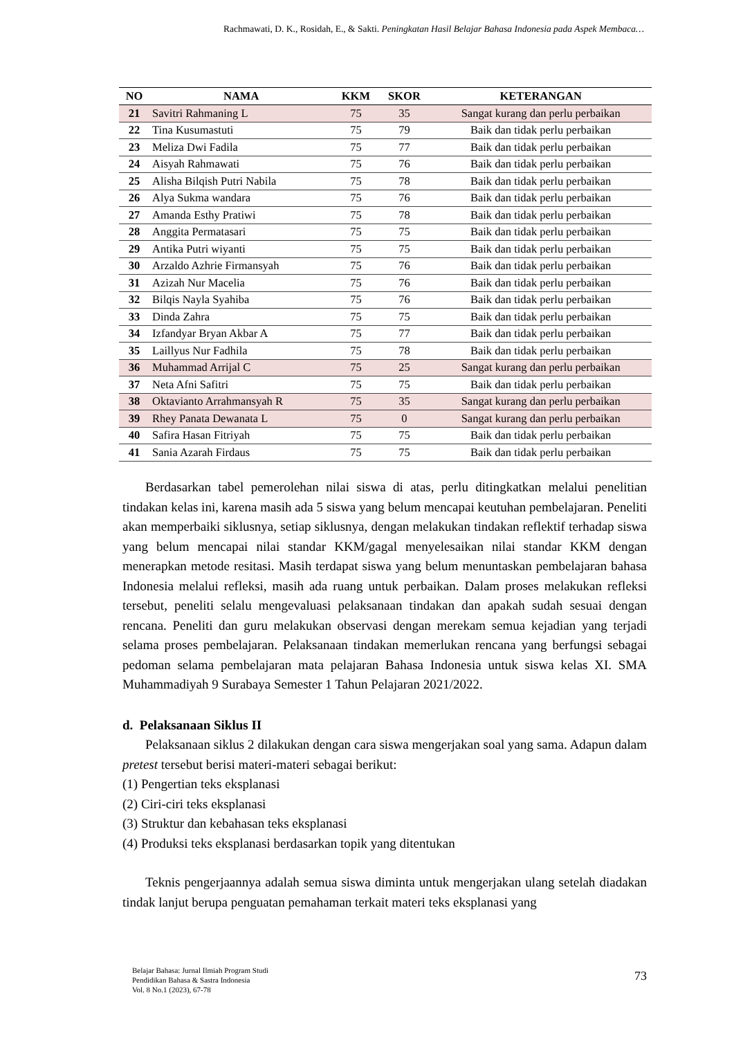Rachmawati, D. K., Rosidah, E., & Sakti. Peningkatan Hasil Belajar Bahasa Indonesia pada Aspek Membaca…
| NO | NAMA | KKM | SKOR | KETERANGAN |
| --- | --- | --- | --- | --- |
| 21 | Savitri Rahmaning L | 75 | 35 | Sangat kurang dan perlu perbaikan |
| 22 | Tina Kusumastuti | 75 | 79 | Baik dan tidak perlu perbaikan |
| 23 | Meliza Dwi Fadila | 75 | 77 | Baik dan tidak perlu perbaikan |
| 24 | Aisyah Rahmawati | 75 | 76 | Baik dan tidak perlu perbaikan |
| 25 | Alisha Bilqish Putri Nabila | 75 | 78 | Baik dan tidak perlu perbaikan |
| 26 | Alya Sukma wandara | 75 | 76 | Baik dan tidak perlu perbaikan |
| 27 | Amanda Esthy Pratiwi | 75 | 78 | Baik dan tidak perlu perbaikan |
| 28 | Anggita Permatasari | 75 | 75 | Baik dan tidak perlu perbaikan |
| 29 | Antika Putri wiyanti | 75 | 75 | Baik dan tidak perlu perbaikan |
| 30 | Arzaldo Azhrie Firmansyah | 75 | 76 | Baik dan tidak perlu perbaikan |
| 31 | Azizah Nur Macelia | 75 | 76 | Baik dan tidak perlu perbaikan |
| 32 | Bilqis Nayla Syahiba | 75 | 76 | Baik dan tidak perlu perbaikan |
| 33 | Dinda Zahra | 75 | 75 | Baik dan tidak perlu perbaikan |
| 34 | Izfandyar Bryan Akbar A | 75 | 77 | Baik dan tidak perlu perbaikan |
| 35 | Laillyus Nur Fadhila | 75 | 78 | Baik dan tidak perlu perbaikan |
| 36 | Muhammad Arrijal C | 75 | 25 | Sangat kurang dan perlu perbaikan |
| 37 | Neta Afni Safitri | 75 | 75 | Baik dan tidak perlu perbaikan |
| 38 | Oktavianto Arrahmansyah R | 75 | 35 | Sangat kurang dan perlu perbaikan |
| 39 | Rhey Panata Dewanata L | 75 | 0 | Sangat kurang dan perlu perbaikan |
| 40 | Safira Hasan Fitriyah | 75 | 75 | Baik dan tidak perlu perbaikan |
| 41 | Sania Azarah Firdaus | 75 | 75 | Baik dan tidak perlu perbaikan |
Berdasarkan tabel pemerolehan nilai siswa di atas, perlu ditingkatkan melalui penelitian tindakan kelas ini, karena masih ada 5 siswa yang belum mencapai keutuhan pembelajaran. Peneliti akan memperbaiki siklusnya, setiap siklusnya, dengan melakukan tindakan reflektif terhadap siswa yang belum mencapai nilai standar KKM/gagal menyelesaikan nilai standar KKM dengan menerapkan metode resitasi. Masih terdapat siswa yang belum menuntaskan pembelajaran bahasa Indonesia melalui refleksi, masih ada ruang untuk perbaikan. Dalam proses melakukan refleksi tersebut, peneliti selalu mengevaluasi pelaksanaan tindakan dan apakah sudah sesuai dengan rencana. Peneliti dan guru melakukan observasi dengan merekam semua kejadian yang terjadi selama proses pembelajaran. Pelaksanaan tindakan memerlukan rencana yang berfungsi sebagai pedoman selama pembelajaran mata pelajaran Bahasa Indonesia untuk siswa kelas XI. SMA Muhammadiyah 9 Surabaya Semester 1 Tahun Pelajaran 2021/2022.
d. Pelaksanaan Siklus II
Pelaksanaan siklus 2 dilakukan dengan cara siswa mengerjakan soal yang sama. Adapun dalam pretest tersebut berisi materi-materi sebagai berikut:
(1) Pengertian teks eksplanasi
(2) Ciri-ciri teks eksplanasi
(3) Struktur dan kebahasan teks eksplanasi
(4) Produksi teks eksplanasi berdasarkan topik yang ditentukan
Teknis pengerjaannya adalah semua siswa diminta untuk mengerjakan ulang setelah diadakan tindak lanjut berupa penguatan pemahaman terkait materi teks eksplanasi yang
Belajar Bahasa: Jurnal Ilmiah Program Studi
Pendidikan Bahasa & Sastra Indonesia
Vol. 8 No.1 (2023), 67-78
73